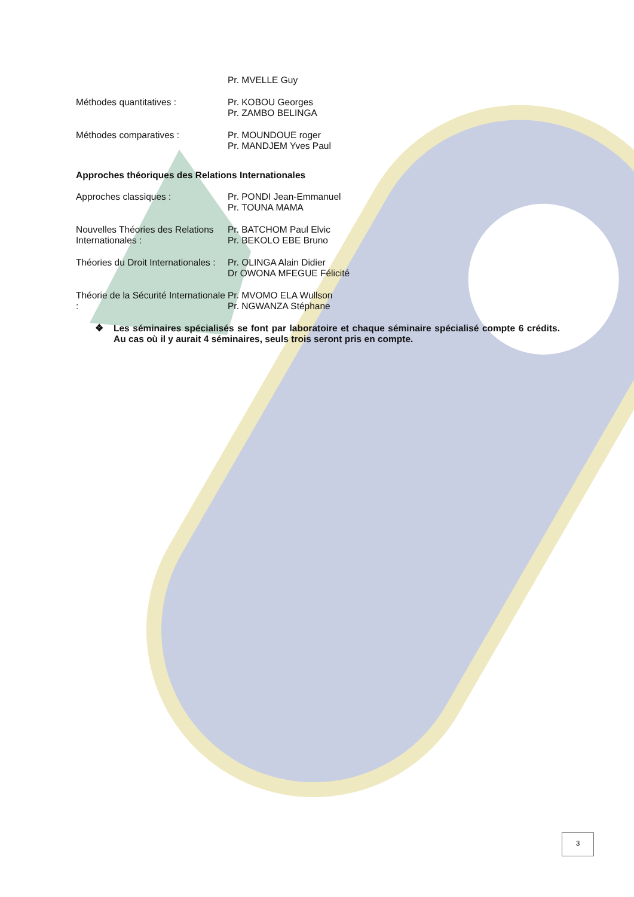Pr. MVELLE Guy
Méthodes quantitatives : Pr. KOBOU Georges
Pr. ZAMBO BELINGA
Méthodes comparatives : Pr. MOUNDOUE roger
Pr. MANDJEM Yves Paul
Approches théoriques des Relations Internationales
Approches classiques : Pr. PONDI Jean-Emmanuel
Pr. TOUNA MAMA
Nouvelles Théories des Relations Internationales :
Pr. BATCHOM Paul Elvic
Pr. BEKOLO EBE Bruno
Théories du Droit Internationales :
Pr. OLINGA Alain Didier
Dr OWONA MFEGUE Félicité
Théorie de la Sécurité Internationale :
Pr. MVOMO ELA Wullson
Pr. NGWANZA Stéphane
❖ Les séminaires spécialisés se font par laboratoire et chaque séminaire spécialisé compte 6 crédits. Au cas où il y aurait 4 séminaires, seuls trois seront pris en compte.
3